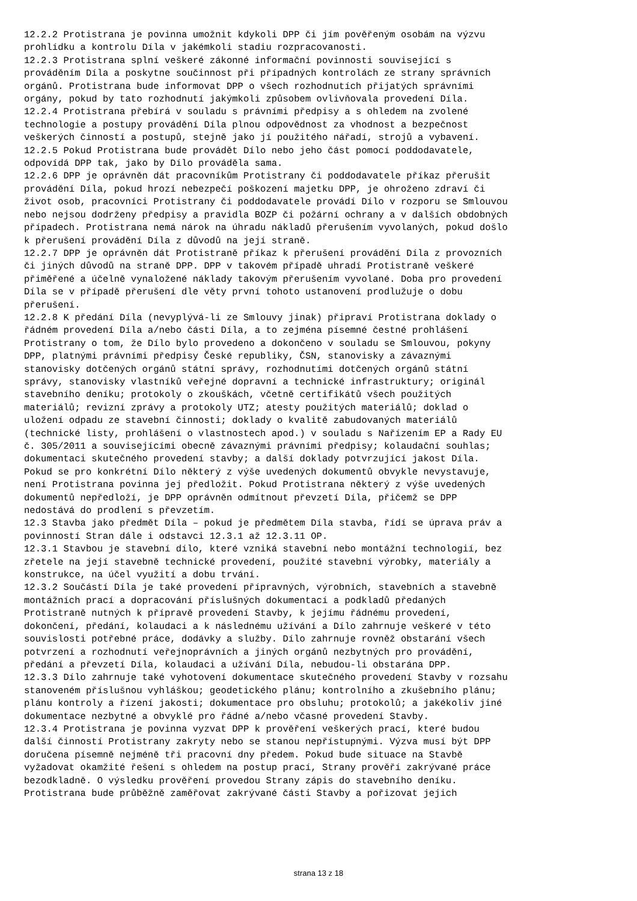12.2.2 Protistrana je povinna umožnit kdykoli DPP či jím pověřeným osobám na výzvu prohlídku a kontrolu Díla v jakémkoli stadiu rozpracovanosti. 12.2.3 Protistrana splní veškeré zákonné informační povinnosti související s prováděním Díla a poskytne součinnost při případných kontrolách ze strany správních orgánů. Protistrana bude informovat DPP o všech rozhodnutích přijatých správními orgány, pokud by tato rozhodnutí jakýmkoli způsobem ovlivňovala provedení Díla. 12.2.4 Protistrana přebírá v souladu s právními předpisy a s ohledem na zvolené technologie a postupy provádění Díla plnou odpovědnost za vhodnost a bezpečnost veškerých činností a postupů, stejně jako jí použitého nářadí, strojů a vybavení. 12.2.5 Pokud Protistrana bude provádět Dílo nebo jeho část pomocí poddodavatele, odpovídá DPP tak, jako by Dílo prováděla sama. 12.2.6 DPP je oprávněn dát pracovníkům Protistrany či poddodavatele příkaz přerušit provádění Díla, pokud hrozí nebezpečí poškození majetku DPP, je ohroženo zdraví či život osob, pracovníci Protistrany či poddodavatele provádí Dílo v rozporu se Smlouvou nebo nejsou dodrženy předpisy a pravidla BOZP či požární ochrany a v dalších obdobných případech. Protistrana nemá nárok na úhradu nákladů přerušením vyvolaných, pokud došlo k přerušení provádění Díla z důvodů na její straně. 12.2.7 DPP je oprávněn dát Protistraně příkaz k přerušení provádění Díla z provozních či jiných důvodů na straně DPP. DPP v takovém případě uhradí Protistraně veškeré přiměřené a účelně vynaložené náklady takovým přerušením vyvolané. Doba pro provedení Díla se v případě přerušení dle věty první tohoto ustanovení prodlužuje o dobu přerušení. 12.2.8 K předání Díla (nevyplývá-li ze Smlouvy jinak) připraví Protistrana doklady o řádném provedení Díla a/nebo části Díla, a to zejména písemné čestné prohlášení Protistrany o tom, že Dílo bylo provedeno a dokončeno v souladu se Smlouvou, pokyny DPP, platnými právními předpisy České republiky, ČSN, stanovisky a závaznými stanovisky dotčených orgánů státní správy, rozhodnutími dotčených orgánů státní správy, stanovisky vlastníků veřejné dopravní a technické infrastruktury; originál stavebního deníku; protokoly o zkouškách, včetně certifikátů všech použitých materiálů; revizní zprávy a protokoly UTZ; atesty použitých materiálů; doklad o uložení odpadu ze stavební činnosti; doklady o kvalitě zabudovaných materiálů (technické listy, prohlášení o vlastnostech apod.) v souladu s Nařízením EP a Rady EU č. 305/2011 a souvisejícími obecně závaznými právními předpisy; kolaudační souhlas; dokumentaci skutečného provedení stavby; a další doklady potvrzující jakost Díla. Pokud se pro konkrétní Dílo některý z výše uvedených dokumentů obvykle nevystavuje, není Protistrana povinna jej předložit. Pokud Protistrana některý z výše uvedených dokumentů nepředloží, je DPP oprávněn odmítnout převzetí Díla, přičemž se DPP nedostává do prodlení s převzetím. 12.3 Stavba jako předmět Díla – pokud je předmětem Díla stavba, řídí se úprava práv a povinností Stran dále i odstavci 12.3.1 až 12.3.11 OP. 12.3.1 Stavbou je stavební dílo, které vzniká stavební nebo montážní technologií, bez zřetele na její stavebně technické provedení, použité stavební výrobky, materiály a konstrukce, na účel využití a dobu trvání. 12.3.2 Součástí Díla je také provedení přípravných, výrobních, stavebních a stavebně montážních prací a dopracování příslušných dokumentací a podkladů předaných Protistraně nutných k přípravě provedení Stavby, k jejímu řádnému provedení, dokončení, předání, kolaudaci a k následnému užívání a Dílo zahrnuje veškeré v této souvislosti potřebné práce, dodávky a služby. Dílo zahrnuje rovněž obstarání všech potvrzení a rozhodnutí veřejnoprávních a jiných orgánů nezbytných pro provádění, předání a převzetí Díla, kolaudaci a užívání Díla, nebudou-li obstarána DPP. 12.3.3 Dílo zahrnuje také vyhotovení dokumentace skutečného provedení Stavby v rozsahu stanoveném příslušnou vyhláškou; geodetického plánu; kontrolního a zkušebního plánu; plánu kontroly a řízení jakosti; dokumentace pro obsluhu; protokolů; a jakékoliv jiné dokumentace nezbytné a obvyklé pro řádné a/nebo včasné provedení Stavby. 12.3.4 Protistrana je povinna vyzvat DPP k prověření veškerých prací, které budou další činností Protistrany zakryty nebo se stanou nepřístupnými. Výzva musí být DPP doručena písemně nejméně tři pracovní dny předem. Pokud bude situace na Stavbě vyžadovat okamžité řešení s ohledem na postup prací, Strany prověří zakrývané práce bezodkladně. O výsledku prověření provedou Strany zápis do stavebního deníku. Protistrana bude průběžně zaměřovat zakrývané části Stavby a pořizovat jejich
strana 13 z 18